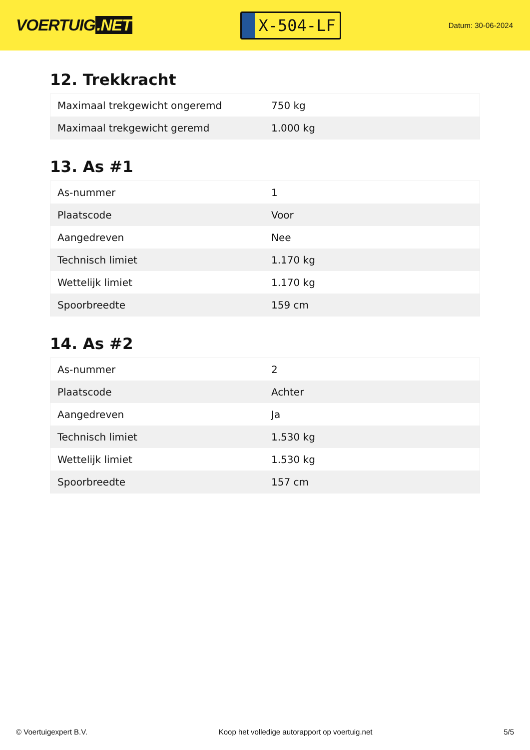VOERTUIG.NET
X-504-LF
Datum: 30-06-2024
12. Trekkracht
| Maximaal trekgewicht ongeremd | 750 kg |
| Maximaal trekgewicht geremd | 1.000 kg |
13. As #1
| As-nummer | 1 |
| Plaatscode | Voor |
| Aangedreven | Nee |
| Technisch limiet | 1.170 kg |
| Wettelijk limiet | 1.170 kg |
| Spoorbreedte | 159 cm |
14. As #2
| As-nummer | 2 |
| Plaatscode | Achter |
| Aangedreven | Ja |
| Technisch limiet | 1.530 kg |
| Wettelijk limiet | 1.530 kg |
| Spoorbreedte | 157 cm |
© Voertuigexpert B.V. Koop het volledige autorapport op voertuig.net 5/5